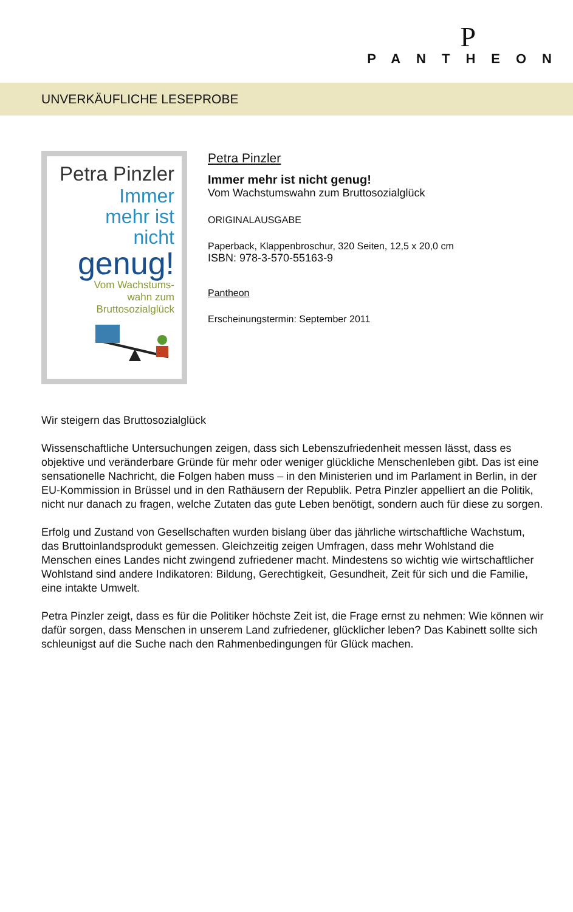P
PANTHEON
UNVERKÄUFLICHE LESEPROBE
Petra Pinzler
Immer
mehr ist
nicht
genug!
Vom Wachstums-
wahn zum
Bruttosozialglück
Petra Pinzler
Immer mehr ist nicht genug!
Vom Wachstumswahn zum Bruttosozialglück
ORIGINALAUSGABE
Paperback, Klappenbroschur, 320 Seiten, 12,5 x 20,0 cm
ISBN: 978-3-570-55163-9
Pantheon
Erscheinungstermin: September 2011
Wir steigern das Bruttosozialglück
Wissenschaftliche Untersuchungen zeigen, dass sich Lebenszufriedenheit messen lässt, dass es objektive und veränderbare Gründe für mehr oder weniger glückliche Menschenleben gibt. Das ist eine sensationelle Nachricht, die Folgen haben muss – in den Ministerien und im Parlament in Berlin, in der EU-Kommission in Brüssel und in den Rathäusern der Republik. Petra Pinzler appelliert an die Politik, nicht nur danach zu fragen, welche Zutaten das gute Leben benötigt, sondern auch für diese zu sorgen.
Erfolg und Zustand von Gesellschaften wurden bislang über das jährliche wirtschaftliche Wachstum, das Bruttoinlandsprodukt gemessen. Gleichzeitig zeigen Umfragen, dass mehr Wohlstand die Menschen eines Landes nicht zwingend zufriedener macht. Mindestens so wichtig wie wirtschaftlicher Wohlstand sind andere Indikatoren: Bildung, Gerechtigkeit, Gesundheit, Zeit für sich und die Familie, eine intakte Umwelt.
Petra Pinzler zeigt, dass es für die Politiker höchste Zeit ist, die Frage ernst zu nehmen: Wie können wir dafür sorgen, dass Menschen in unserem Land zufriedener, glücklicher leben? Das Kabinett sollte sich schleunigst auf die Suche nach den Rahmenbedingungen für Glück machen.